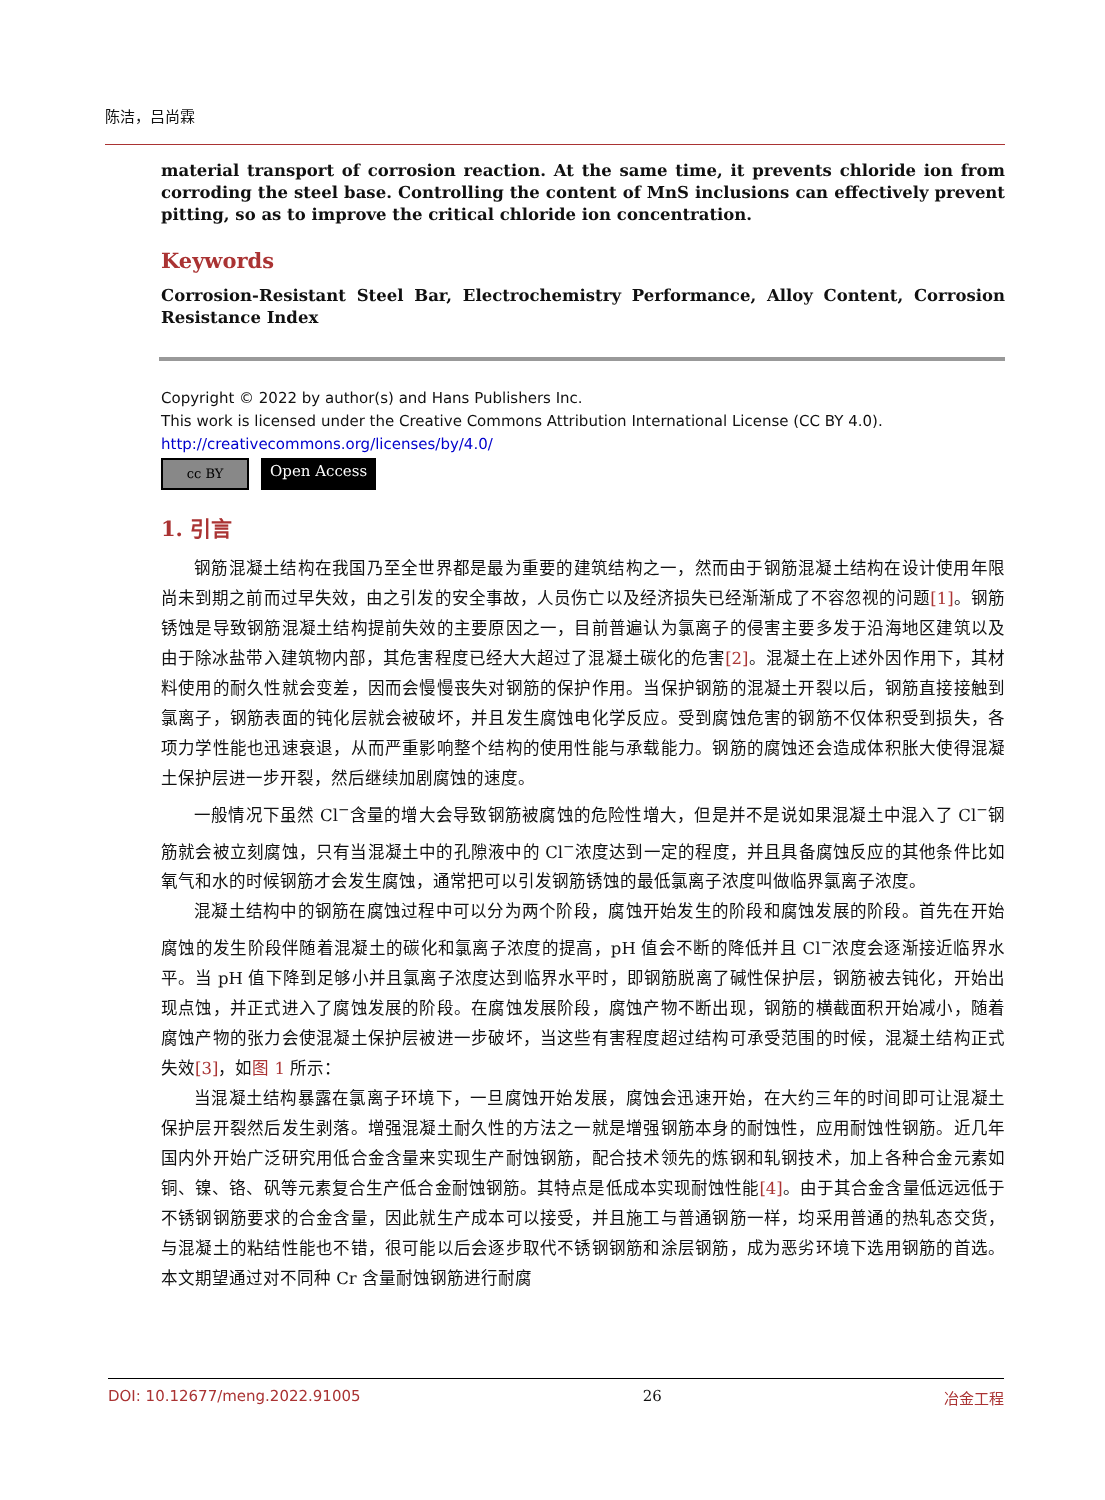陈洁，吕尚霖
material transport of corrosion reaction. At the same time, it prevents chloride ion from corroding the steel base. Controlling the content of MnS inclusions can effectively prevent pitting, so as to improve the critical chloride ion concentration.
Keywords
Corrosion-Resistant Steel Bar, Electrochemistry Performance, Alloy Content, Corrosion Resistance Index
Copyright © 2022 by author(s) and Hans Publishers Inc.
This work is licensed under the Creative Commons Attribution International License (CC BY 4.0).
http://creativecommons.org/licenses/by/4.0/
cc BY Open Access
1. 引言
钢筋混凝土结构在我国乃至全世界都是最为重要的建筑结构之一，然而由于钢筋混凝土结构在设计使用年限尚未到期之前而过早失效，由之引发的安全事故，人员伤亡以及经济损失已经渐渐成了不容忽视的问题[1]。钢筋锈蚀是导致钢筋混凝土结构提前失效的主要原因之一，目前普遍认为氯离子的侵害主要多发于沿海地区建筑以及由于除冰盐带入建筑物内部，其危害程度已经大大超过了混凝土碳化的危害[2]。混凝土在上述外因作用下，其材料使用的耐久性就会变差，因而会慢慢丧失对钢筋的保护作用。当保护钢筋的混凝土开裂以后，钢筋直接接触到氯离子，钢筋表面的钝化层就会被破坏，并且发生腐蚀电化学反应。受到腐蚀危害的钢筋不仅体积受到损失，各项力学性能也迅速衰退，从而严重影响整个结构的使用性能与承载能力。钢筋的腐蚀还会造成体积胀大使得混凝土保护层进一步开裂，然后继续加剧腐蚀的速度。
一般情况下虽然 Cl<sup>−</sup>含量的增大会导致钢筋被腐蚀的危险性增大，但是并不是说如果混凝土中混入了 Cl<sup>−</sup>钢筋就会被立刻腐蚀，只有当混凝土中的孔隙液中的 Cl<sup>−</sup>浓度达到一定的程度，并且具备腐蚀反应的其他条件比如氧气和水的时候钢筋才会发生腐蚀，通常把可以引发钢筋锈蚀的最低氯离子浓度叫做临界氯离子浓度。
混凝土结构中的钢筋在腐蚀过程中可以分为两个阶段，腐蚀开始发生的阶段和腐蚀发展的阶段。首先在开始腐蚀的发生阶段伴随着混凝土的碳化和氯离子浓度的提高，pH 值会不断的降低并且 Cl<sup>−</sup>浓度会逐渐接近临界水平。当 pH 值下降到足够小并且氯离子浓度达到临界水平时，即钢筋脱离了碱性保护层，钢筋被去钝化，开始出现点蚀，并正式进入了腐蚀发展的阶段。在腐蚀发展阶段，腐蚀产物不断出现，钢筋的横截面积开始减小，随着腐蚀产物的张力会使混凝土保护层被进一步破坏，当这些有害程度超过结构可承受范围的时候，混凝土结构正式失效[3]，如图 1 所示：
当混凝土结构暴露在氯离子环境下，一旦腐蚀开始发展，腐蚀会迅速开始，在大约三年的时间即可让混凝土保护层开裂然后发生剥落。增强混凝土耐久性的方法之一就是增强钢筋本身的耐蚀性，应用耐蚀性钢筋。近几年国内外开始广泛研究用低合金含量来实现生产耐蚀钢筋，配合技术领先的炼钢和轧钢技术，加上各种合金元素如铜、镍、铬、矾等元素复合生产低合金耐蚀钢筋。其特点是低成本实现耐蚀性能[4]。由于其合金含量低远远低于不锈钢钢筋要求的合金含量，因此就生产成本可以接受，并且施工与普通钢筋一样，均采用普通的热轧态交货，与混凝土的粘结性能也不错，很可能以后会逐步取代不锈钢钢筋和涂层钢筋，成为恶劣环境下选用钢筋的首选。本文期望通过对不同种 Cr 含量耐蚀钢筋进行耐腐
DOI: 10.12677/meng.2022.91005 26 冶金工程